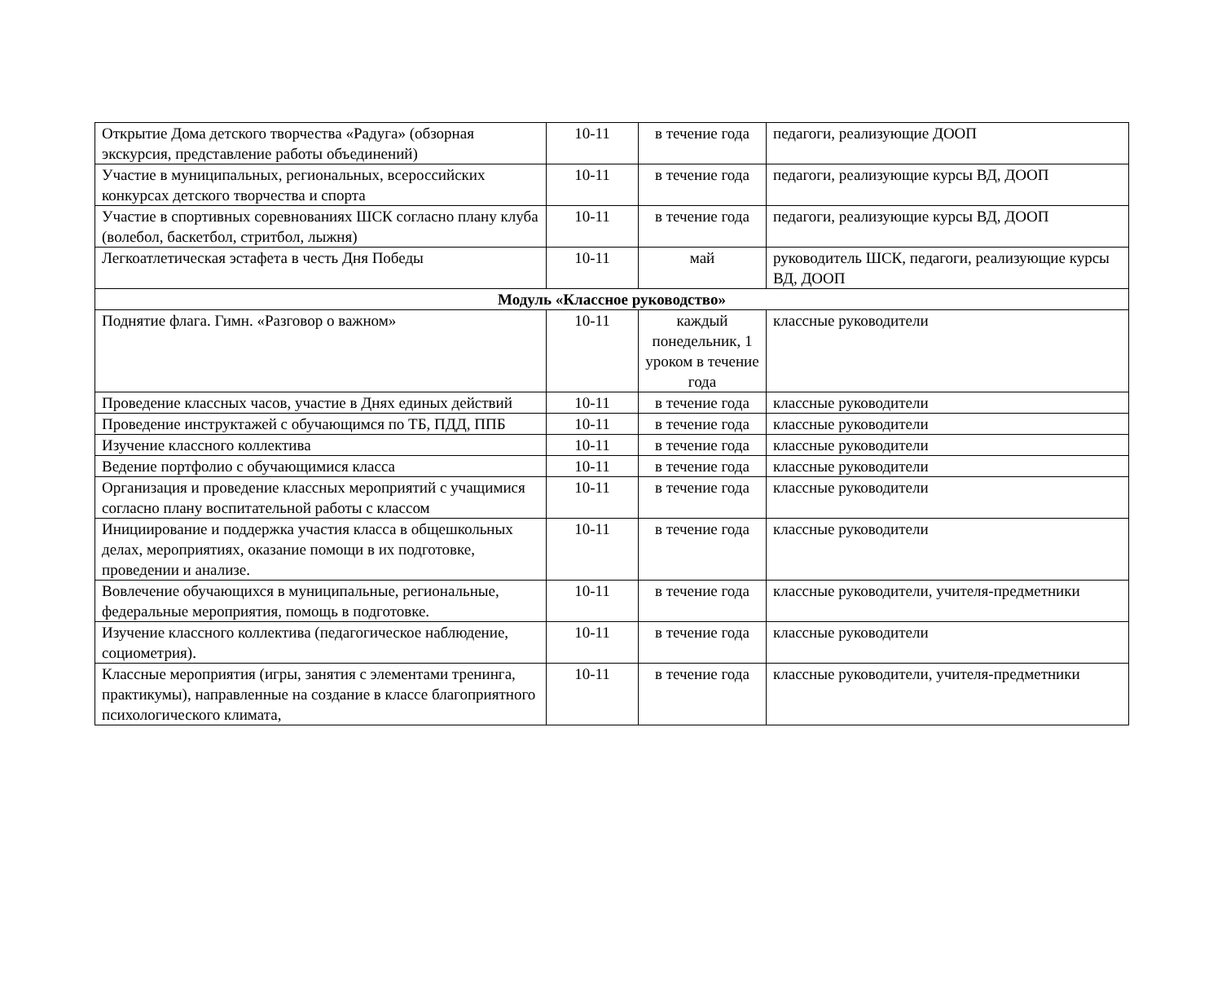| Открытие Дома детского творчества «Радуга» (обзорная экскурсия, представление работы объединений) | 10-11 | в течение года | педагоги, реализующие ДООП |
| Участие в муниципальных, региональных, всероссийских конкурсах детского творчества и спорта | 10-11 | в течение года | педагоги, реализующие курсы ВД, ДООП |
| Участие в спортивных соревнованиях ШСК согласно плану клуба (волебол, баскетбол, стритбол, лыжня) | 10-11 | в течение года | педагоги, реализующие курсы ВД, ДООП |
| Легкоатлетическая эстафета в честь Дня Победы | 10-11 | май | руководитель ШСК, педагоги, реализующие курсы ВД, ДООП |
| Модуль «Классное руководство» | | | |
| Поднятие флага. Гимн. «Разговор о важном» | 10-11 | каждый понедельник, 1 уроком в течение года | классные руководители |
| Проведение классных часов, участие в Днях единых действий | 10-11 | в течение года | классные руководители |
| Проведение инструктажей с обучающимся по ТБ, ПДД, ППБ | 10-11 | в течение года | классные руководители |
| Изучение классного коллектива | 10-11 | в течение года | классные руководители |
| Ведение портфолио с обучающимися класса | 10-11 | в течение года | классные руководители |
| Организация и проведение классных мероприятий с учащимися согласно плану воспитательной работы с классом | 10-11 | в течение года | классные руководители |
| Инициирование и поддержка участия класса в общешкольных делах, мероприятиях, оказание помощи в их подготовке, проведении и анализе. | 10-11 | в течение года | классные руководители |
| Вовлечение обучающихся в муниципальные, региональные, федеральные мероприятия, помощь в подготовке. | 10-11 | в течение года | классные руководители, учителя-предметники |
| Изучение классного коллектива (педагогическое наблюдение, социометрия). | 10-11 | в течение года | классные руководители |
| Классные мероприятия (игры, занятия с элементами тренинга, практикумы), направленные на создание в классе благоприятного психологического климата, | 10-11 | в течение года | классные руководители, учителя-предметники |